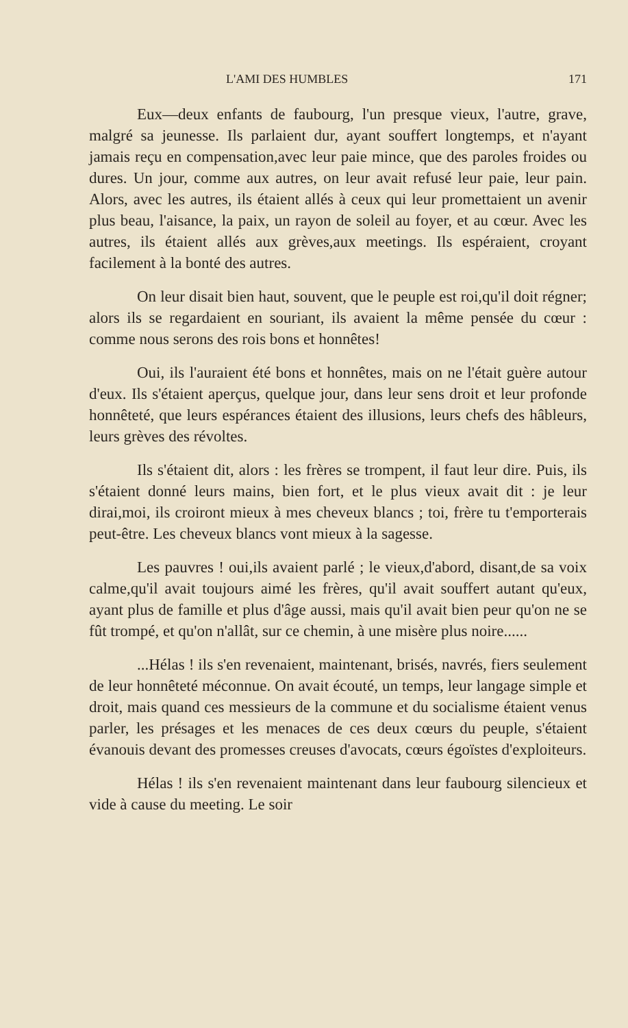L'AMI DES HUMBLES 171
Eux—deux enfants de faubourg, l'un presque vieux, l'autre, grave, malgré sa jeunesse. Ils parlaient dur, ayant souffert longtemps, et n'ayant jamais reçu en compensation,avec leur paie mince, que des paroles froides ou dures. Un jour, comme aux autres, on leur avait refusé leur paie, leur pain. Alors, avec les autres, ils étaient allés à ceux qui leur promettaient un avenir plus beau, l'aisance, la paix, un rayon de soleil au foyer, et au cœur. Avec les autres, ils étaient allés aux grèves,aux meetings. Ils espéraient, croyant facilement à la bonté des autres.
On leur disait bien haut, souvent, que le peuple est roi,qu'il doit régner; alors ils se regardaient en souriant, ils avaient la même pensée du cœur : comme nous serons des rois bons et honnêtes!
Oui, ils l'auraient été bons et honnêtes, mais on ne l'était guère autour d'eux. Ils s'étaient aperçus, quelque jour, dans leur sens droit et leur profonde honnêteté, que leurs espérances étaient des illusions, leurs chefs des hâbleurs, leurs grèves des révoltes.
Ils s'étaient dit, alors : les frères se trompent, il faut leur dire. Puis, ils s'étaient donné leurs mains, bien fort, et le plus vieux avait dit : je leur dirai,moi, ils croiront mieux à mes cheveux blancs ; toi, frère tu t'emporterais peut-être. Les cheveux blancs vont mieux à la sagesse.
Les pauvres ! oui,ils avaient parlé ; le vieux,d'abord, disant,de sa voix calme,qu'il avait toujours aimé les frères, qu'il avait souffert autant qu'eux, ayant plus de famille et plus d'âge aussi, mais qu'il avait bien peur qu'on ne se fût trompé, et qu'on n'allât, sur ce chemin, à une misère plus noire......
...Hélas ! ils s'en revenaient, maintenant, brisés, navrés, fiers seulement de leur honnêteté méconnue. On avait écouté, un temps, leur langage simple et droit, mais quand ces messieurs de la commune et du socialisme étaient venus parler, les présages et les menaces de ces deux cœurs du peuple, s'étaient évanouis devant des promesses creuses d'avocats, cœurs égoïstes d'exploiteurs.
Hélas ! ils s'en revenaient maintenant dans leur faubourg silencieux et vide à cause du meeting. Le soir